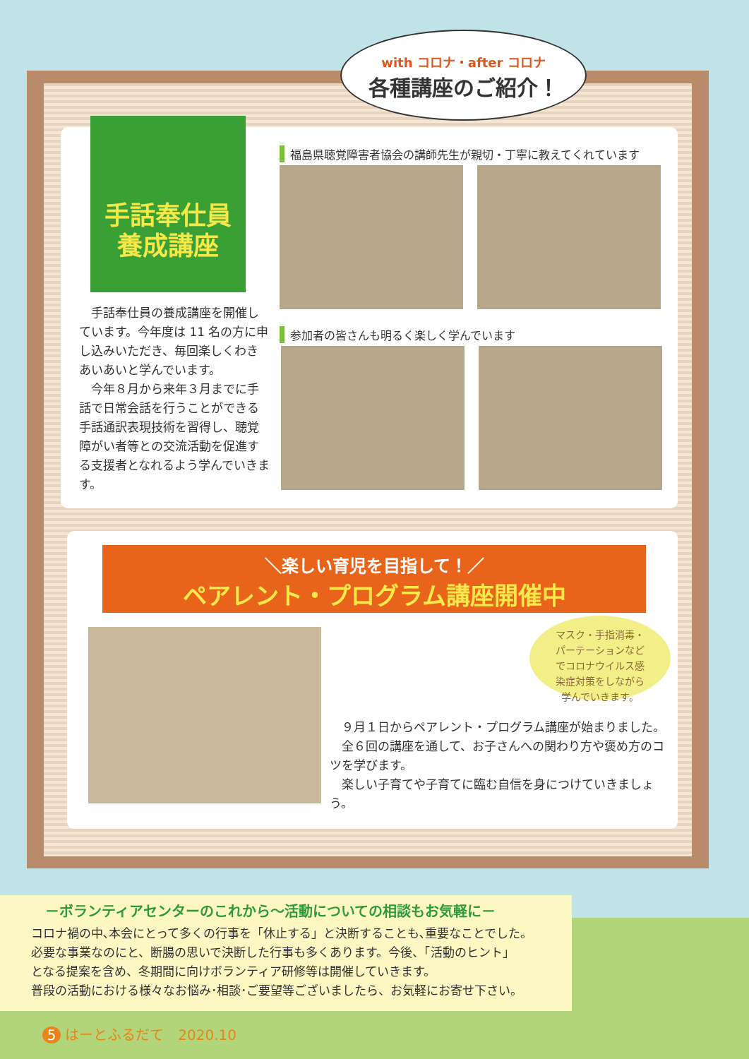with コロナ・after コロナ
各種講座のご紹介！
手話奉仕員
養成講座
　手話奉仕員の養成講座を開催しています。今年度は 11 名の方に申し込みいただき、毎回楽しくわきあいあいと学んでいます。
　今年８月から来年３月までに手話で日常会話を行うことができる手話通訳表現技術を習得し、聴覚障がい者等との交流活動を促進する支援者となれるよう学んでいきます。
福島県聴覚障害者協会の講師先生が親切・丁寧に教えてくれています
参加者の皆さんも明るく楽しく学んでいます
＼楽しい育児を目指して！／
ペアレント・プログラム講座開催中
マスク・手指消毒・
パーテーションなど
でコロナウイルス感
染症対策をしながら
学んでいきます。
　９月１日からペアレント・プログラム講座が始まりました。
　全６回の講座を通して、お子さんへの関わり方や褒め方のコツを学びます。
　楽しい子育てや子育てに臨む自信を身につけていきましょう。
－ボランティアセンターのこれから～活動についての相談もお気軽に－
コロナ禍の中､本会にとって多くの行事を「休止する」と決断することも､重要なことでした。
必要な事業なのにと、断腸の思いで決断した行事も多くあります。今後、「活動のヒント」
となる提案を含め、冬期間に向けボランティア研修等は開催していきます。
普段の活動における様々なお悩み･相談･ご要望等ございましたら、お気軽にお寄せ下さい。
5 はーとふるだて　2020.10